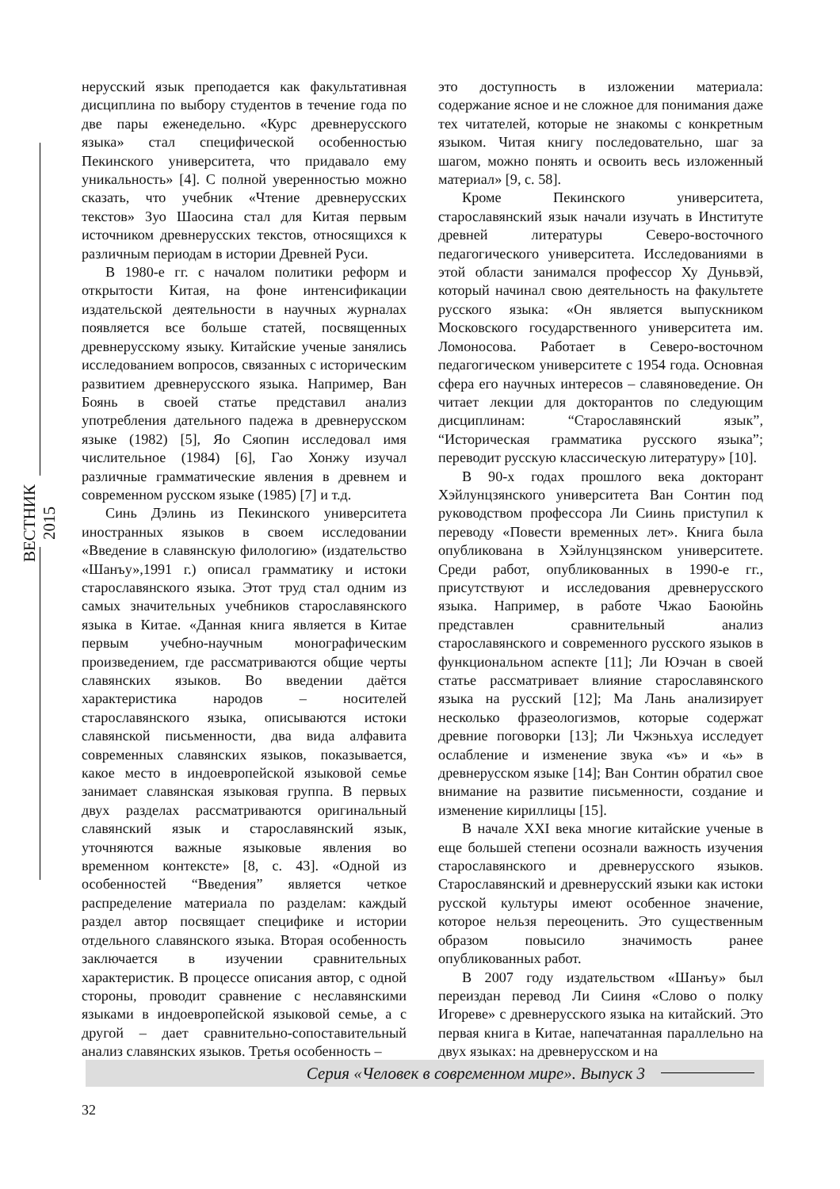ВЕСТНИК 2015
нерусский язык преподается как факультативная дисциплина по выбору студентов в течение года по две пары еженедельно. «Курс древнерусского языка» стал специфической особенностью Пекинского университета, что придавало ему уникальность» [4]. С полной уверенностью можно сказать, что учебник «Чтение древнерусских текстов» Зуо Шаосина стал для Китая первым источником древнерусских текстов, относящихся к различным периодам в истории Древней Руси.
В 1980-е гг. с началом политики реформ и открытости Китая, на фоне интенсификации издательской деятельности в научных журналах появляется все больше статей, посвященных древнерусскому языку. Китайские ученые занялись исследованием вопросов, связанных с историческим развитием древнерусского языка. Например, Ван Боянь в своей статье представил анализ употребления дательного падежа в древнерусском языке (1982) [5], Яо Сяопин исследовал имя числительное (1984) [6], Гао Хонжу изучал различные грамматические явления в древнем и современном русском языке (1985) [7] и т.д.
Синь Дэлинь из Пекинского университета иностранных языков в своем исследовании «Введение в славянскую филологию» (издательство «Шанъу»,1991 г.) описал грамматику и истоки старославянского языка. Этот труд стал одним из самых значительных учебников старославянского языка в Китае. «Данная книга является в Китае первым учебно-научным монографическим произведением, где рассматриваются общие черты славянских языков. Во введении даётся характеристика народов – носителей старославянского языка, описываются истоки славянской письменности, два вида алфавита современных славянских языков, показывается, какое место в индоевропейской языковой семье занимает славянская языковая группа. В первых двух разделах рассматриваются оригинальный славянский язык и старославянский язык, уточняются важные языковые явления во временном контексте» [8, с. 43]. «Одной из особенностей “Введения” является четкое распределение материала по разделам: каждый раздел автор посвящает специфике и истории отдельного славянского языка. Вторая особенность заключается в изучении сравнительных характеристик. В процессе описания автор, с одной стороны, проводит сравнение с неславянскими языками в индоевропейской языковой семье, а с другой – дает сравнительно-сопоставительный анализ славянских языков. Третья особенность –
это доступность в изложении материала: содержание ясное и не сложное для понимания даже тех читателей, которые не знакомы с конкретным языком. Читая книгу последовательно, шаг за шагом, можно понять и освоить весь изложенный материал» [9, с. 58].
Кроме Пекинского университета, старославянский язык начали изучать в Институте древней литературы Северо-восточного педагогического университета. Исследованиями в этой области занимался профессор Ху Дуньвэй, который начинал свою деятельность на факультете русского языка: «Он является выпускником Московского государственного университета им. Ломоносова. Работает в Северо-восточном педагогическом университете с 1954 года. Основная сфера его научных интересов – славяноведение. Он читает лекции для докторантов по следующим дисциплинам: “Старославянский язык”, “Историческая грамматика русского языка”; переводит русскую классическую литературу» [10].
В 90-х годах прошлого века докторант Хэйлунцзянского университета Ван Сонтин под руководством профессора Ли Сиинь приступил к переводу «Повести временных лет». Книга была опубликована в Хэйлунцзянском университете. Среди работ, опубликованных в 1990-е гг., присутствуют и исследования древнерусского языка. Например, в работе Чжао Баоюйнь представлен сравнительный анализ старославянского и современного русского языков в функциональном аспекте [11]; Ли Юэчан в своей статье рассматривает влияние старославянского языка на русский [12]; Ма Лань анализирует несколько фразеологизмов, которые содержат древние поговорки [13]; Ли Чжэньхуа исследует ослабление и изменение звука «ъ» и «ь» в древнерусском языке [14]; Ван Сонтин обратил свое внимание на развитие письменности, создание и изменение кириллицы [15].
В начале XXI века многие китайские ученые в еще большей степени осознали важность изучения старославянского и древнерусского языков. Старославянский и древнерусский языки как истоки русской культуры имеют особенное значение, которое нельзя переоценить. Это существенным образом повысило значимость ранее опубликованных работ.
В 2007 году издательством «Шанъу» был переиздан перевод Ли Сииня «Слово о полку Игореве» с древнерусского языка на китайский. Это первая книга в Китае, напечатанная параллельно на двух языках: на древнерусском и на
Серия «Человек в современном мире». Выпуск 3
32